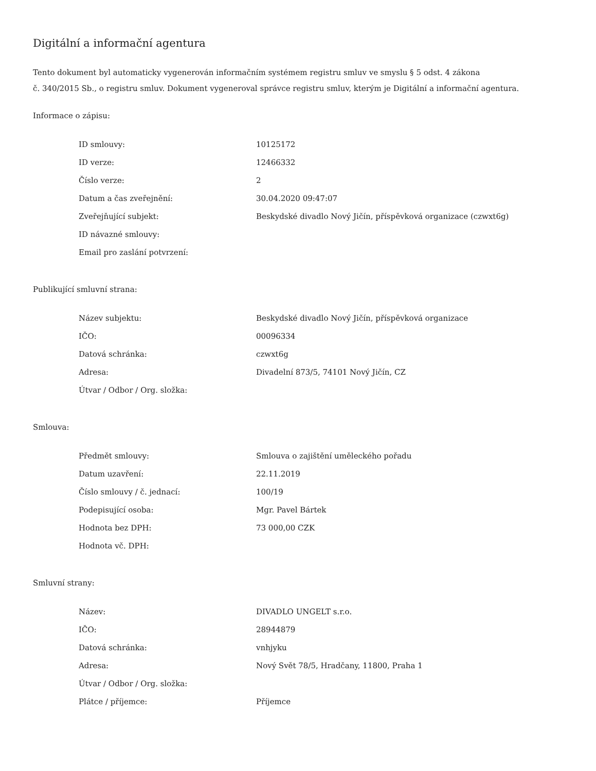Digitální a informační agentura
Tento dokument byl automaticky vygenerován informačním systémem registru smluv ve smyslu § 5 odst. 4 zákona
č. 340/2015 Sb., o registru smluv. Dokument vygeneroval správce registru smluv, kterým je Digitální a informační agentura.
Informace o zápisu:
| ID smlouvy: | 10125172 |
| ID verze: | 12466332 |
| Číslo verze: | 2 |
| Datum a čas zveřejnění: | 30.04.2020 09:47:07 |
| Zveřejňující subjekt: | Beskydské divadlo Nový Jičín, příspěvková organizace (czwxt6g) |
| ID návazné smlouvy: | |
| Email pro zaslání potvrzení: | |
Publikující smluvní strana:
| Název subjektu: | Beskydské divadlo Nový Jičín, příspěvková organizace |
| IČO: | 00096334 |
| Datová schránka: | czwxt6g |
| Adresa: | Divadelní 873/5, 74101 Nový Jičín, CZ |
| Útvar / Odbor / Org. složka: | |
Smlouva:
| Předmět smlouvy: | Smlouva o zajištění uměleckého pořadu |
| Datum uzavření: | 22.11.2019 |
| Číslo smlouvy / č. jednací: | 100/19 |
| Podepisující osoba: | Mgr. Pavel Bártek |
| Hodnota bez DPH: | 73 000,00 CZK |
| Hodnota vč. DPH: | |
Smluvní strany:
| Název: | DIVADLO UNGELT s.r.o. |
| IČO: | 28944879 |
| Datová schránka: | vnhjyku |
| Adresa: | Nový Svět 78/5, Hradčany, 11800, Praha 1 |
| Útvar / Odbor / Org. složka: | |
| Plátce / příjemce: | Příjemce |